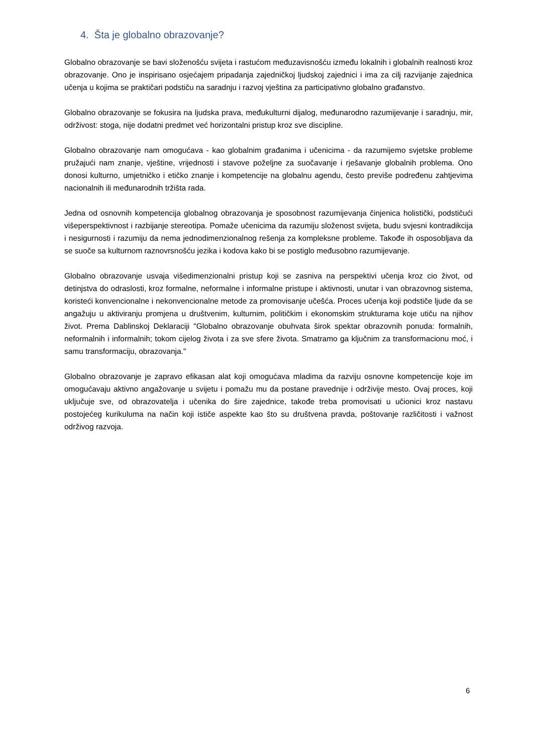4. Šta je globalno obrazovanje?
Globalno obrazovanje se bavi složenošću svijeta i rastućom međuzavisnošću između lokalnih i globalnih realnosti kroz obrazovanje. Ono je inspirisano osjećajem pripadanja zajedničkoj ljudskoj zajednici i ima za cilj razvijanje zajednica učenja u kojima se praktičari podstiču na saradnju i razvoj vještina za participativno globalno građanstvo.
Globalno obrazovanje se fokusira na ljudska prava, međukulturni dijalog, međunarodno razumijevanje i saradnju, mir, održivost: stoga, nije dodatni predmet već horizontalni pristup kroz sve discipline.
Globalno obrazovanje nam omogućava - kao globalnim građanima i učenicima - da razumijemo svjetske probleme pružajući nam znanje, vještine, vrijednosti i stavove poželjne za suočavanje i rješavanje globalnih problema. Ono donosi kulturno, umjetničko i etičko znanje i kompetencije na globalnu agendu, često previše podređenu zahtjevima nacionalnih ili međunarodnih tržišta rada.
Jedna od osnovnih kompetencija globalnog obrazovanja je sposobnost razumijevanja činjenica holistički, podstičući višeperspektivnost i razbijanje stereotipa. Pomaže učenicima da razumiju složenost svijeta, budu svjesni kontradikcija i nesigurnosti i razumiju da nema jednodimenzionalnog rešenja za kompleksne probleme. Takođe ih osposobljava da se suoče sa kulturnom raznovrsnošću jezika i kodova kako bi se postiglo međusobno razumijevanje.
Globalno obrazovanje usvaja višedimenzionalni pristup koji se zasniva na perspektivi učenja kroz cio život, od detinjstva do odraslosti, kroz formalne, neformalne i informalne pristupe i aktivnosti, unutar i van obrazovnog sistema, koristeći konvencionalne i nekonvencionalne metode za promovisanje učešća. Proces učenja koji podstiče ljude da se angažuju u aktiviranju promjena u društvenim, kulturnim, političkim i ekonomskim strukturama koje utiču na njihov život. Prema Dablinskoj Deklaraciji "Globalno obrazovanje obuhvata širok spektar obrazovnih ponuda: formalnih, neformalnih i informalnih; tokom cijelog života i za sve sfere života. Smatramo ga ključnim za transformacionu moć, i samu transformaciju, obrazovanja."
Globalno obrazovanje je zapravo efikasan alat koji omogućava mladima da razviju osnovne kompetencije koje im omogućavaju aktivno angažovanje u svijetu i pomažu mu da postane pravednije i održivije mesto. Ovaj proces, koji uključuje sve, od obrazovatelja i učenika do šire zajednice, takođe treba promovisati u učionici kroz nastavu postojećeg kurikuluma na način koji ističe aspekte kao što su društvena pravda, poštovanje različitosti i važnost održivog razvoja.
6